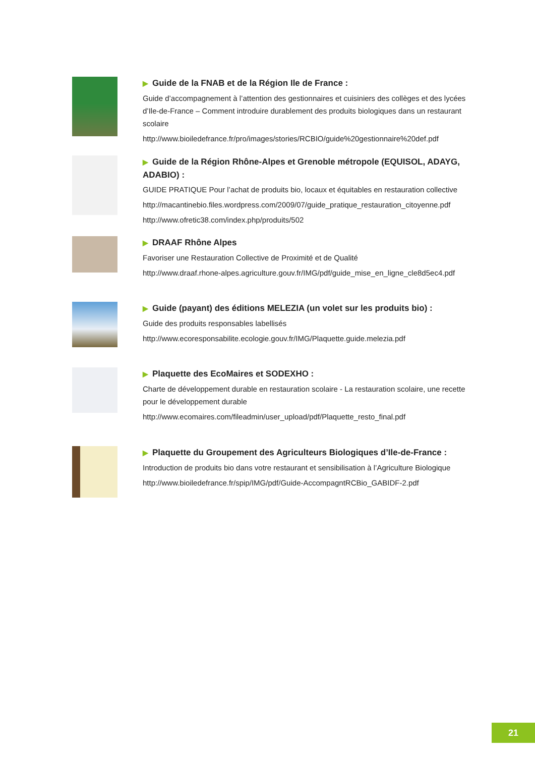▶ Guide de la FNAB et de la Région Ile de France :
Guide d’accompagnement à l’attention des gestionnaires et cuisiniers des collèges et des lycées d’Ile-de-France – Comment introduire durablement des produits biologiques dans un restaurant scolaire
http://www.bioiledefrance.fr/pro/images/stories/RCBIO/guide%20gestionnaire%20def.pdf
▶ Guide de la Région Rhône-Alpes et Grenoble métropole (EQUISOL, ADAYG, ADABIO) :
GUIDE PRATIQUE Pour l’achat de produits bio, locaux et équitables en restauration collective
http://macantinebio.files.wordpress.com/2009/07/guide_pratique_restauration_citoyenne.pdf
http://www.ofretic38.com/index.php/produits/502
▶ DRAAF Rhône Alpes
Favoriser une Restauration Collective de Proximité et de Qualité
http://www.draaf.rhone-alpes.agriculture.gouv.fr/IMG/pdf/guide_mise_en_ligne_cle8d5ec4.pdf
▶ Guide (payant) des éditions MELEZIA (un volet sur les produits bio) :
Guide des produits responsables labellisés
http://www.ecoresponsabilite.ecologie.gouv.fr/IMG/Plaquette.guide.melezia.pdf
▶ Plaquette des EcoMaires et SODEXHO :
Charte de développement durable en restauration scolaire - La restauration scolaire, une recette pour le développement durable
http://www.ecomaires.com/fileadmin/user_upload/pdf/Plaquette_resto_final.pdf
▶ Plaquette du Groupement des Agriculteurs Biologiques d’Ile-de-France :
Introduction de produits bio dans votre restaurant et sensibilisation à l’Agriculture Biologique
http://www.bioiledefrance.fr/spip/IMG/pdf/Guide-AccompagntRCBio_GABIDF-2.pdf
21